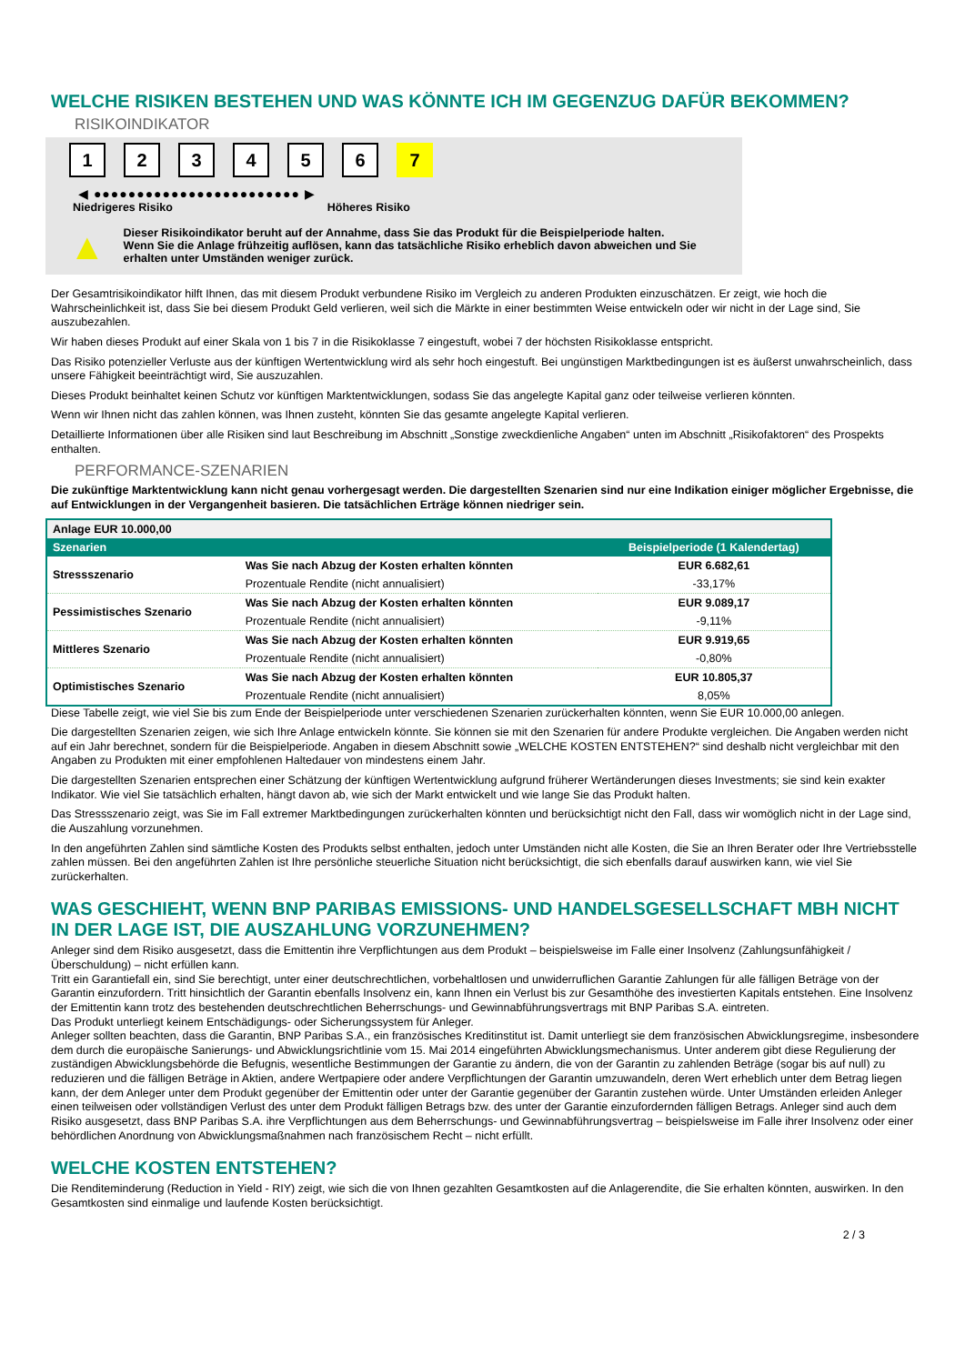WELCHE RISIKEN BESTEHEN UND WAS KÖNNTE ICH IM GEGENZUG DAFÜR BEKOMMEN?
RISIKOINDIKATOR
123456 7
◀ ●●●●●●●●●●●●●●●●●●●●●●●● ▶
Niedrigeres Risiko Höheres Risiko
▲
Dieser Risikoindikator beruht auf der Annahme, dass Sie das Produkt für die Beispielperiode halten.
Wenn Sie die Anlage frühzeitig auflösen, kann das tatsächliche Risiko erheblich davon abweichen und Sie erhalten unter Umständen weniger zurück.
Der Gesamtrisikoindikator hilft Ihnen, das mit diesem Produkt verbundene Risiko im Vergleich zu anderen Produkten einzuschätzen. Er zeigt, wie hoch die Wahrscheinlichkeit ist, dass Sie bei diesem Produkt Geld verlieren, weil sich die Märkte in einer bestimmten Weise entwickeln oder wir nicht in der Lage sind, Sie auszubezahlen.
Wir haben dieses Produkt auf einer Skala von 1 bis 7 in die Risikoklasse 7 eingestuft, wobei 7 der höchsten Risikoklasse entspricht.
Das Risiko potenzieller Verluste aus der künftigen Wertentwicklung wird als sehr hoch eingestuft. Bei ungünstigen Marktbedingungen ist es äußerst unwahrscheinlich, dass unsere Fähigkeit beeinträchtigt wird, Sie auszuzahlen.
Dieses Produkt beinhaltet keinen Schutz vor künftigen Marktentwicklungen, sodass Sie das angelegte Kapital ganz oder teilweise verlieren könnten.
Wenn wir Ihnen nicht das zahlen können, was Ihnen zusteht, könnten Sie das gesamte angelegte Kapital verlieren.
Detaillierte Informationen über alle Risiken sind laut Beschreibung im Abschnitt „Sonstige zweckdienliche Angaben“ unten im Abschnitt „Risikofaktoren“ des Prospekts enthalten.
PERFORMANCE-SZENARIEN
Die zukünftige Marktentwicklung kann nicht genau vorhergesagt werden. Die dargestellten Szenarien sind nur eine Indikation einiger möglicher Ergebnisse, die auf Entwicklungen in der Vergangenheit basieren. Die tatsächlichen Erträge können niedriger sein.
| Anlage EUR 10.000,00 | | |
| Szenarien | | Beispielperiode (1 Kalendertag) |
| Stressszenario | Was Sie nach Abzug der Kosten erhalten könnten | EUR 6.682,61 |
| | Prozentuale Rendite (nicht annualisiert) | -33,17% |
| Pessimistisches Szenario | Was Sie nach Abzug der Kosten erhalten könnten | EUR 9.089,17 |
| | Prozentuale Rendite (nicht annualisiert) | -9,11% |
| Mittleres Szenario | Was Sie nach Abzug der Kosten erhalten könnten | EUR 9.919,65 |
| | Prozentuale Rendite (nicht annualisiert) | -0,80% |
| Optimistisches Szenario | Was Sie nach Abzug der Kosten erhalten könnten | EUR 10.805,37 |
| | Prozentuale Rendite (nicht annualisiert) | 8,05% |
Diese Tabelle zeigt, wie viel Sie bis zum Ende der Beispielperiode unter verschiedenen Szenarien zurückerhalten könnten, wenn Sie EUR 10.000,00 anlegen.
Die dargestellten Szenarien zeigen, wie sich Ihre Anlage entwickeln könnte. Sie können sie mit den Szenarien für andere Produkte vergleichen. Die Angaben werden nicht auf ein Jahr berechnet, sondern für die Beispielperiode. Angaben in diesem Abschnitt sowie „WELCHE KOSTEN ENTSTEHEN?“ sind deshalb nicht vergleichbar mit den Angaben zu Produkten mit einer empfohlenen Haltedauer von mindestens einem Jahr.
Die dargestellten Szenarien entsprechen einer Schätzung der künftigen Wertentwicklung aufgrund früherer Wertänderungen dieses Investments; sie sind kein exakter Indikator. Wie viel Sie tatsächlich erhalten, hängt davon ab, wie sich der Markt entwickelt und wie lange Sie das Produkt halten.
Das Stressszenario zeigt, was Sie im Fall extremer Marktbedingungen zurückerhalten könnten und berücksichtigt nicht den Fall, dass wir womöglich nicht in der Lage sind, die Auszahlung vorzunehmen.
In den angeführten Zahlen sind sämtliche Kosten des Produkts selbst enthalten, jedoch unter Umständen nicht alle Kosten, die Sie an Ihren Berater oder Ihre Vertriebsstelle zahlen müssen. Bei den angeführten Zahlen ist Ihre persönliche steuerliche Situation nicht berücksichtigt, die sich ebenfalls darauf auswirken kann, wie viel Sie zurückerhalten.
WAS GESCHIEHT, WENN BNP PARIBAS EMISSIONS- UND HANDELSGESELLSCHAFT MBH NICHT IN DER LAGE IST, DIE AUSZAHLUNG VORZUNEHMEN?
Anleger sind dem Risiko ausgesetzt, dass die Emittentin ihre Verpflichtungen aus dem Produkt – beispielsweise im Falle einer Insolvenz (Zahlungsunfähigkeit / Überschuldung) – nicht erfüllen kann.
Tritt ein Garantiefall ein, sind Sie berechtigt, unter einer deutschrechtlichen, vorbehaltlosen und unwiderruflichen Garantie Zahlungen für alle fälligen Beträge von der Garantin einzufordern. Tritt hinsichtlich der Garantin ebenfalls Insolvenz ein, kann Ihnen ein Verlust bis zur Gesamthöhe des investierten Kapitals entstehen. Eine Insolvenz der Emittentin kann trotz des bestehenden deutschrechtlichen Beherrschungs- und Gewinnabführungsvertrags mit BNP Paribas S.A. eintreten.
Das Produkt unterliegt keinem Entschädigungs- oder Sicherungssystem für Anleger.
Anleger sollten beachten, dass die Garantin, BNP Paribas S.A., ein französisches Kreditinstitut ist. Damit unterliegt sie dem französischen Abwicklungsregime, insbesondere dem durch die europäische Sanierungs- und Abwicklungsrichtlinie vom 15. Mai 2014 eingeführten Abwicklungsmechanismus. Unter anderem gibt diese Regulierung der zuständigen Abwicklungsbehörde die Befugnis, wesentliche Bestimmungen der Garantie zu ändern, die von der Garantin zu zahlenden Beträge (sogar bis auf null) zu reduzieren und die fälligen Beträge in Aktien, andere Wertpapiere oder andere Verpflichtungen der Garantin umzuwandeln, deren Wert erheblich unter dem Betrag liegen kann, der dem Anleger unter dem Produkt gegenüber der Emittentin oder unter der Garantie gegenüber der Garantin zustehen würde. Unter Umständen erleiden Anleger einen teilweisen oder vollständigen Verlust des unter dem Produkt fälligen Betrags bzw. des unter der Garantie einzufordernden fälligen Betrags. Anleger sind auch dem Risiko ausgesetzt, dass BNP Paribas S.A. ihre Verpflichtungen aus dem Beherrschungs- und Gewinnabführungsvertrag – beispielsweise im Falle ihrer Insolvenz oder einer behördlichen Anordnung von Abwicklungsmaßnahmen nach französischem Recht – nicht erfüllt.
WELCHE KOSTEN ENTSTEHEN?
Die Renditeminderung (Reduction in Yield - RIY) zeigt, wie sich die von Ihnen gezahlten Gesamtkosten auf die Anlagerendite, die Sie erhalten könnten, auswirken. In den Gesamtkosten sind einmalige und laufende Kosten berücksichtigt.
2 / 3